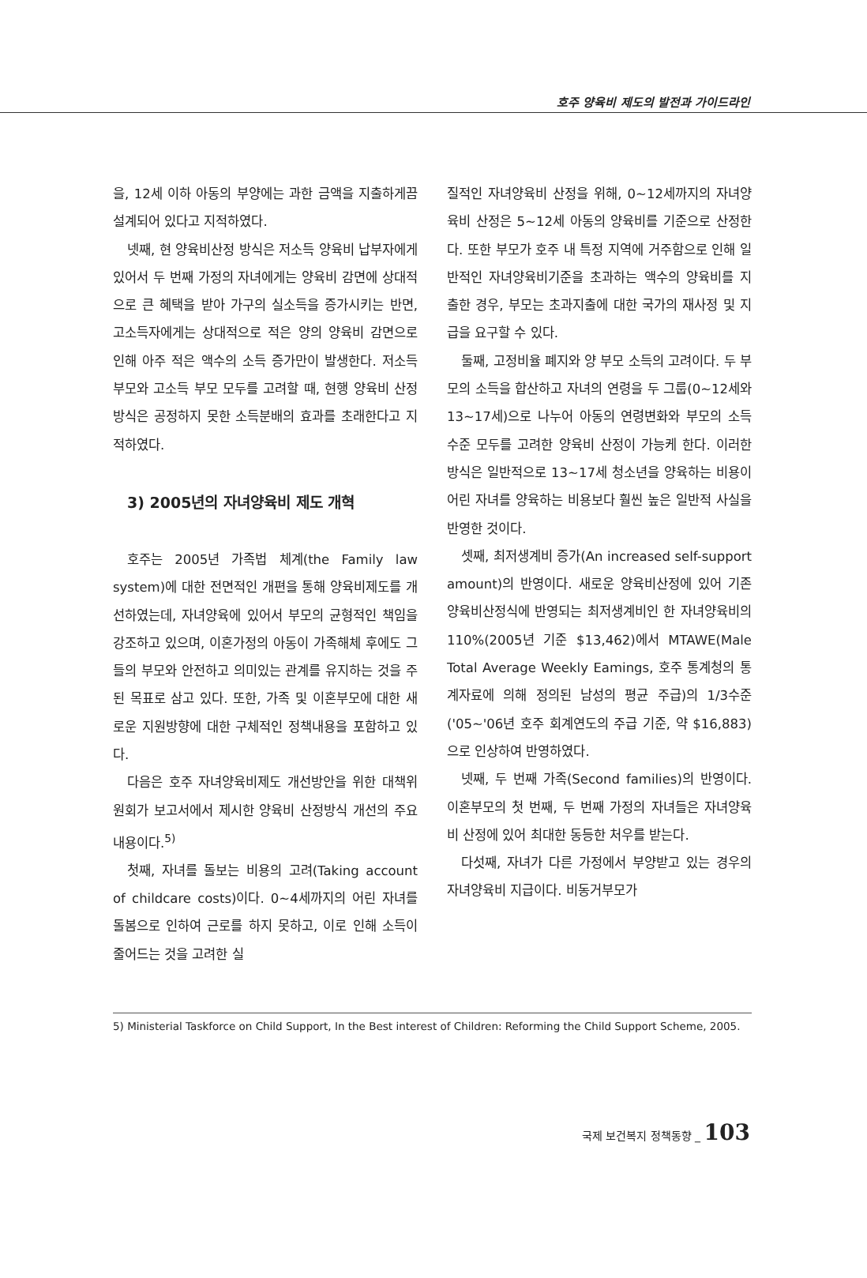호주 양육비 제도의 발전과 가이드라인
을, 12세 이하 아동의 부양에는 과한 금액을 지출하게끔 설계되어 있다고 지적하였다.
넷째, 현 양육비산정 방식은 저소득 양육비 납부자에게 있어서 두 번째 가정의 자녀에게는 양육비 감면에 상대적으로 큰 혜택을 받아 가구의 실소득을 증가시키는 반면, 고소득자에게는 상대적으로 적은 양의 양육비 감면으로 인해 아주 적은 액수의 소득 증가만이 발생한다. 저소득 부모와 고소득 부모 모두를 고려할 때, 현행 양육비 산정방식은 공정하지 못한 소득분배의 효과를 초래한다고 지적하였다.
3) 2005년의 자녀양육비 제도 개혁
호주는 2005년 가족법 체계(the Family law system)에 대한 전면적인 개편을 통해 양육비제도를 개선하였는데, 자녀양육에 있어서 부모의 균형적인 책임을 강조하고 있으며, 이혼가정의 아동이 가족해체 후에도 그들의 부모와 안전하고 의미있는 관계를 유지하는 것을 주된 목표로 삼고 있다. 또한, 가족 및 이혼부모에 대한 새로운 지원방향에 대한 구체적인 정책내용을 포함하고 있다.
다음은 호주 자녀양육비제도 개선방안을 위한 대책위원회가 보고서에서 제시한 양육비 산정방식 개선의 주요 내용이다.<sup>5)</sup>
첫째, 자녀를 돌보는 비용의 고려(Taking account of childcare costs)이다. 0~4세까지의 어린 자녀를 돌봄으로 인하여 근로를 하지 못하고, 이로 인해 소득이 줄어드는 것을 고려한 실
질적인 자녀양육비 산정을 위해, 0~12세까지의 자녀양육비 산정은 5~12세 아동의 양육비를 기준으로 산정한다. 또한 부모가 호주 내 특정 지역에 거주함으로 인해 일반적인 자녀양육비기준을 초과하는 액수의 양육비를 지출한 경우, 부모는 초과지출에 대한 국가의 재사정 및 지급을 요구할 수 있다.
둘째, 고정비율 폐지와 양 부모 소득의 고려이다. 두 부모의 소득을 합산하고 자녀의 연령을 두 그룹(0~12세와 13~17세)으로 나누어 아동의 연령변화와 부모의 소득수준 모두를 고려한 양육비 산정이 가능케 한다. 이러한 방식은 일반적으로 13~17세 청소년을 양육하는 비용이 어린 자녀를 양육하는 비용보다 훨씬 높은 일반적 사실을 반영한 것이다.
셋째, 최저생계비 증가(An increased self-support amount)의 반영이다. 새로운 양육비산정에 있어 기존 양육비산정식에 반영되는 최저생계비인 한 자녀양육비의 110%(2005년 기준 $13,462)에서 MTAWE(Male Total Average Weekly Eamings, 호주 통계청의 통계자료에 의해 정의된 남성의 평균 주급)의 1/3수준('05~'06년 호주 회계연도의 주급 기준, 약 $16,883)으로 인상하여 반영하였다.
넷째, 두 번째 가족(Second families)의 반영이다. 이혼부모의 첫 번째, 두 번째 가정의 자녀들은 자녀양육비 산정에 있어 최대한 동등한 처우를 받는다.
다섯째, 자녀가 다른 가정에서 부양받고 있는 경우의 자녀양육비 지급이다. 비동거부모가
5) Ministerial Taskforce on Child Support, In the Best interest of Children: Reforming the Child Support Scheme, 2005.
국제 보건복지 정책동향 _ 103